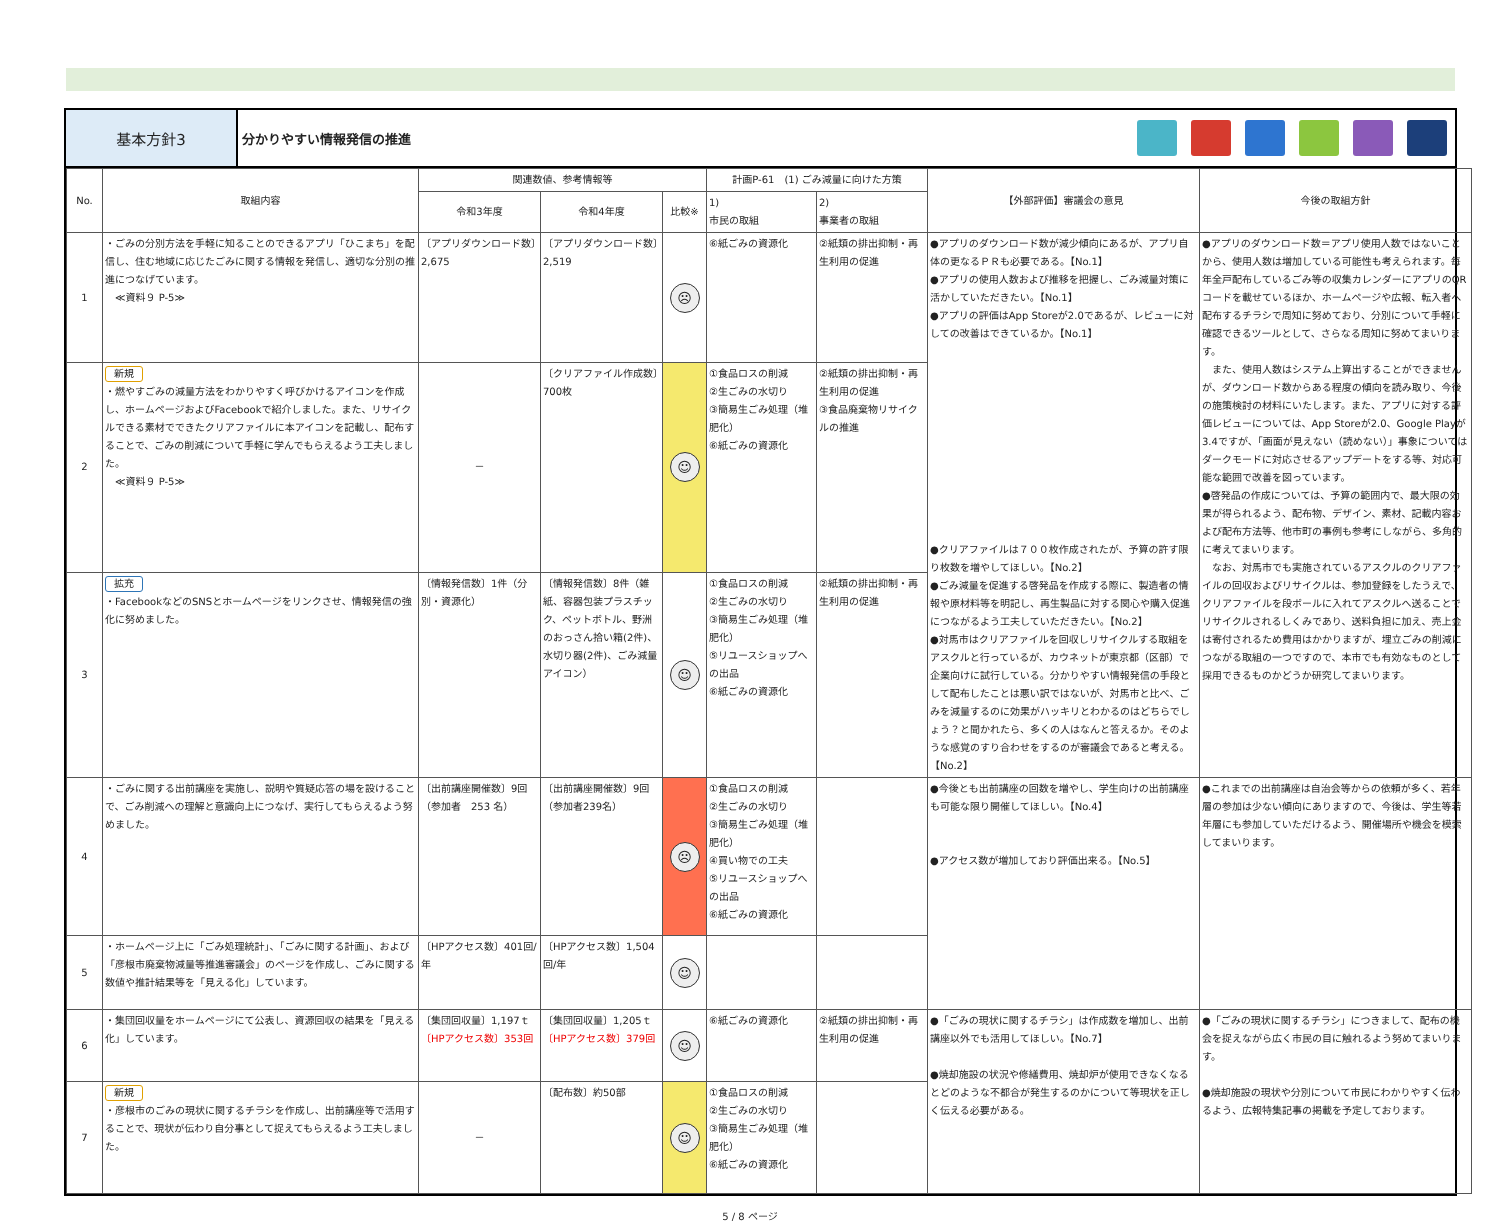基本方針3
分かりやすい情報発信の推進
| No. | 取組内容 | 関連数値、参考情報等 | | | 計画P-61 (1) ごみ減量に向けた方策 | | 【外部評価】審議会の意見 | 今後の取組方針 |
| --- | --- | --- | --- | --- | --- | --- | --- | --- |
| | | 令和3年度 | 令和4年度 | 比較※ | 1) 市民の取組 | 2) 事業者の取組 | | |
| 1 | ・ごみの分別方法を手軽に知ることのできるアプリ「ひこまち」を配信し、住む地域に応じたごみに関する情報を発信し、適切な分別の推進につなげています。 ≪資料９ P-5≫ | 〔アプリダウンロード数〕2,675 | 〔アプリダウンロード数〕2,519 | ☹ | ⑥紙ごみの資源化 | ②紙類の排出抑制・再生利用の促進 | ●アプリのダウンロード数が減少傾向にあるが、アプリ自体の更なるＰＲも必要である。【No.1】 ●アプリの使用人数および推移を把握し、ごみ減量対策に活かしていただきたい。【No.1】 ●アプリの評価はApp Storeが2.0であるが、レビューに対しての改善はできているか。【No.1】 ●クリアファイルは７００枚作成されたが、予算の許す限り枚数を増やしてほしい。【No.2】 ●ごみ減量を促進する啓発品を作成する際に、製造者の情報や原材料等を明記し、再生製品に対する関心や購入促進につながるよう工夫していただきたい。【No.2】 ●対馬市はクリアファイルを回収しリサイクルする取組をアスクルと行っているが、カウネットが東京都（区部）で企業向けに試行している。分かりやすい情報発信の手段として配布したことは悪い訳ではないが、対馬市と比べ、ごみを減量するのに効果がハッキリとわかるのはどちらでしょう？と聞かれたら、多くの人はなんと答えるか。そのような感覚のすり合わせをするのが審議会であると考える。【No.2】 | ●アプリのダウンロード数＝アプリ使用人数ではないことから、使用人数は増加している可能性も考えられます。毎年全戸配布しているごみ等の収集カレンダーにアプリのQRコードを載せているほか、ホームページや広報、転入者へ配布するチラシで周知に努めており、分別について手軽に確認できるツールとして、さらなる周知に努めてまいります。 また、使用人数はシステム上算出することができませんが、ダウンロード数からある程度の傾向を読み取り、今後の施策検討の材料にいたします。また、アプリに対する評価レビューについては、App Storeが2.0、Google Playが3.4ですが、「画面が見えない（読めない）」事象についてはダークモードに対応させるアップデートをする等、対応可能な範囲で改善を図っています。 ●啓発品の作成については、予算の範囲内で、最大限の効果が得られるよう、配布物、デザイン、素材、記載内容および配布方法等、他市町の事例も参考にしながら、多角的に考えてまいります。 なお、対馬市でも実施されているアスクルのクリアファイルの回収およびリサイクルは、参加登録をしたうえで、クリアファイルを段ボールに入れてアスクルへ送ることでリサイクルされるしくみであり、送料負担に加え、売上金は寄付されるため費用はかかりますが、埋立ごみの削減につながる取組の一つですので、本市でも有効なものとして採用できるものかどうか研究してまいります。 |
| 2 | 新規 ・燃やすごみの減量方法をわかりやすく呼びかけるアイコンを作成し、ホームページおよびFacebookで紹介しました。また、リサイクルできる素材でできたクリアファイルに本アイコンを記載し、配布することで、ごみの削減について手軽に学んでもらえるよう工夫しました。 ≪資料９ P-5≫ | － | 〔クリアファイル作成数〕700枚 | ☺ | ①食品ロスの削減 ②生ごみの水切り ③簡易生ごみ処理（堆肥化） ⑥紙ごみの資源化 | ②紙類の排出抑制・再生利用の促進 ③食品廃棄物リサイクルの推進 | | |
| 3 | 拡充 ・FacebookなどのSNSとホームページをリンクさせ、情報発信の強化に努めました。 | 〔情報発信数〕1件（分別・資源化） | 〔情報発信数〕8件（雑紙、容器包装プラスチック、ペットボトル、野洲のおっさん拾い箱(2件)、水切り器(2件)、ごみ減量アイコン） | ☺ | ①食品ロスの削減 ②生ごみの水切り ③簡易生ごみ処理（堆肥化） ⑤リユースショップへの出品 ⑥紙ごみの資源化 | ②紙類の排出抑制・再生利用の促進 | | |
| 4 | ・ごみに関する出前講座を実施し、説明や質疑応答の場を設けることで、ごみ削減への理解と意識向上につなげ、実行してもらえるよう努めました。 | 〔出前講座開催数〕9回（参加者 253 名） | 〔出前講座開催数〕9回（参加者239名） | ☹ | ①食品ロスの削減 ②生ごみの水切り ③簡易生ごみ処理（堆肥化） ④買い物での工夫 ⑤リユースショップへの出品 ⑥紙ごみの資源化 | | ●今後とも出前講座の回数を増やし、学生向けの出前講座も可能な限り開催してほしい。【No.4】 ●アクセス数が増加しており評価出来る。【No.5】 | ●これまでの出前講座は自治会等からの依頼が多く、若年層の参加は少ない傾向にありますので、今後は、学生等若年層にも参加していただけるよう、開催場所や機会を模索してまいります。 |
| 5 | ・ホームページ上に「ごみ処理統計」、「ごみに関する計画」、および「彦根市廃棄物減量等推進審議会」のページを作成し、ごみに関する数値や推計結果等を「見える化」しています。 | 〔HPアクセス数〕401回/年 | 〔HPアクセス数〕1,504回/年 | ☺ | | | | |
| 6 | ・集団回収量をホームページにて公表し、資源回収の結果を「見える化」しています。 | 〔集団回収量〕1,197ｔ 〔HPアクセス数〕353回 | 〔集団回収量〕1,205ｔ 〔HPアクセス数〕379回 | ☺ | ⑥紙ごみの資源化 | ②紙類の排出抑制・再生利用の促進 | ●「ごみの現状に関するチラシ」は作成数を増加し、出前講座以外でも活用してほしい。【No.7】 ●焼却施設の状況や修繕費用、焼却炉が使用できなくなるとどのような不都合が発生するのかについて等現状を正しく伝える必要がある。 | ●「ごみの現状に関するチラシ」につきまして、配布の機会を捉えながら広く市民の目に触れるよう努めてまいります。 ●焼却施設の現状や分別について市民にわかりやすく伝わるよう、広報特集記事の掲載を予定しております。 |
| 7 | 新規 ・彦根市のごみの現状に関するチラシを作成し、出前講座等で活用することで、現状が伝わり自分事として捉えてもらえるよう工夫しました。 | － | 〔配布数〕約50部 | ☺ | ①食品ロスの削減 ②生ごみの水切り ③簡易生ごみ処理（堆肥化） ⑥紙ごみの資源化 | | | |
5 / 8 ページ